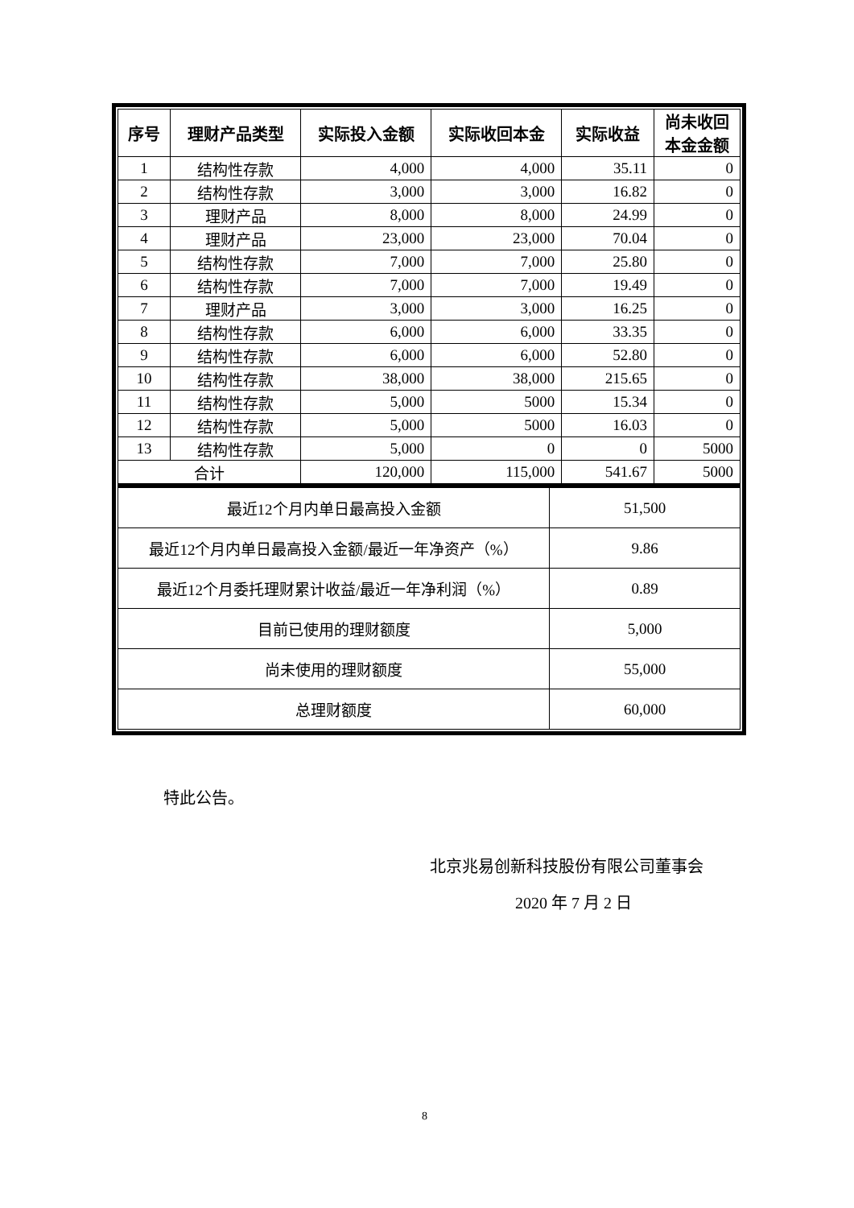| 序号 | 理财产品类型 | 实际投入金额 | 实际收回本金 | 实际收益 | 尚未收回本金金额 |
| --- | --- | --- | --- | --- | --- |
| 1 | 结构性存款 | 4,000 | 4,000 | 35.11 | 0 |
| 2 | 结构性存款 | 3,000 | 3,000 | 16.82 | 0 |
| 3 | 理财产品 | 8,000 | 8,000 | 24.99 | 0 |
| 4 | 理财产品 | 23,000 | 23,000 | 70.04 | 0 |
| 5 | 结构性存款 | 7,000 | 7,000 | 25.80 | 0 |
| 6 | 结构性存款 | 7,000 | 7,000 | 19.49 | 0 |
| 7 | 理财产品 | 3,000 | 3,000 | 16.25 | 0 |
| 8 | 结构性存款 | 6,000 | 6,000 | 33.35 | 0 |
| 9 | 结构性存款 | 6,000 | 6,000 | 52.80 | 0 |
| 10 | 结构性存款 | 38,000 | 38,000 | 215.65 | 0 |
| 11 | 结构性存款 | 5,000 | 5000 | 15.34 | 0 |
| 12 | 结构性存款 | 5,000 | 5000 | 16.03 | 0 |
| 13 | 结构性存款 | 5,000 | 0 | 0 | 5000 |
| 合计 | | 120,000 | 115,000 | 541.67 | 5000 |
| 最近12个月内单日最高投入金额 | 51,500 |
| 最近12个月内单日最高投入金额/最近一年净资产（%） | 9.86 |
| 最近12个月委托理财累计收益/最近一年净利润（%） | 0.89 |
| 目前已使用的理财额度 | 5,000 |
| 尚未使用的理财额度 | 55,000 |
| 总理财额度 | 60,000 |
特此公告。
北京兆易创新科技股份有限公司董事会
2020 年 7 月 2 日
8